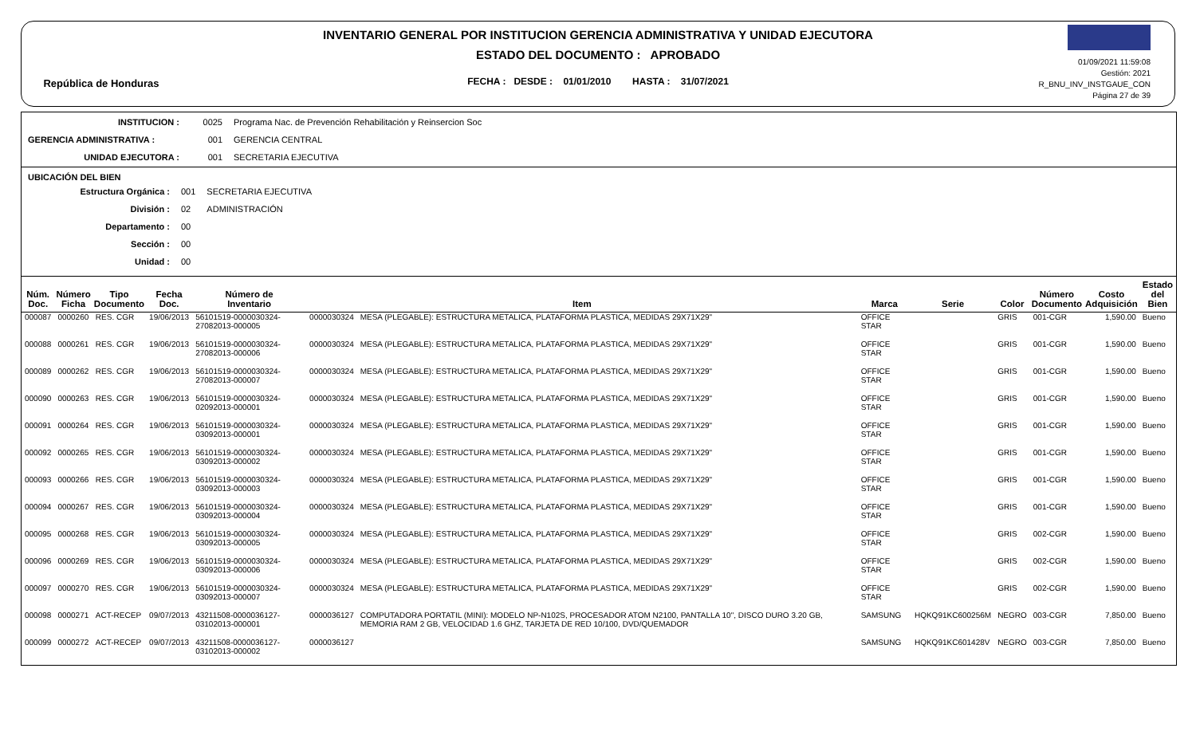República de Honduras
INVENTARIO GENERAL POR INSTITUCION GERENCIA ADMINISTRATIVA Y UNIDAD EJECUTORA
ESTADO DEL DOCUMENTO : APROBADO
FECHA : DESDE : 01/01/2010 HASTA : 31/07/2021
01/09/2021 11:59:08
Gestión: 2021
R_BNU_INV_INSTGAUE_CON
Página 27 de 39
| INSTITUCION : | 0025 | Programa Nac. de Prevención Rehabilitación y Reinsercion Soc |
| GERENCIA ADMINISTRATIVA : | 001 | GERENCIA CENTRAL |
| UNIDAD EJECUTORA : | 001 | SECRETARIA EJECUTIVA |
UBICACIÓN DEL BIEN
| Estructura Orgánica : | 001 | SECRETARIA EJECUTIVA |
| División : | 02 | ADMINISTRACIÓN |
| Departamento : | 00 | |
| Sección : | 00 | |
| Unidad : | 00 | |
| Núm. Doc. | Número Ficha | Tipo Documento | Fecha Doc. | Número de Inventario | Item | | Marca | Serie | Color | Número Documento | Costo Adquisición | Estado del Bien |
| --- | --- | --- | --- | --- | --- | --- | --- | --- | --- | --- | --- | --- |
| 000087 | 0000260 | RES. CGR | 19/06/2013 | 56101519-0000030324-27082013-000005 | 0000030324 | MESA (PLEGABLE): ESTRUCTURA METALICA, PLATAFORMA PLASTICA, MEDIDAS 29X71X29" | OFFICE STAR | | GRIS | 001-CGR | 1,590.00 | Bueno |
| 000088 | 0000261 | RES. CGR | 19/06/2013 | 56101519-0000030324-27082013-000006 | 0000030324 | MESA (PLEGABLE): ESTRUCTURA METALICA, PLATAFORMA PLASTICA, MEDIDAS 29X71X29" | OFFICE STAR | | GRIS | 001-CGR | 1,590.00 | Bueno |
| 000089 | 0000262 | RES. CGR | 19/06/2013 | 56101519-0000030324-27082013-000007 | 0000030324 | MESA (PLEGABLE): ESTRUCTURA METALICA, PLATAFORMA PLASTICA, MEDIDAS 29X71X29" | OFFICE STAR | | GRIS | 001-CGR | 1,590.00 | Bueno |
| 000090 | 0000263 | RES. CGR | 19/06/2013 | 56101519-0000030324-02092013-000001 | 0000030324 | MESA (PLEGABLE): ESTRUCTURA METALICA, PLATAFORMA PLASTICA, MEDIDAS 29X71X29" | OFFICE STAR | | GRIS | 001-CGR | 1,590.00 | Bueno |
| 000091 | 0000264 | RES. CGR | 19/06/2013 | 56101519-0000030324-03092013-000001 | 0000030324 | MESA (PLEGABLE): ESTRUCTURA METALICA, PLATAFORMA PLASTICA, MEDIDAS 29X71X29" | OFFICE STAR | | GRIS | 001-CGR | 1,590.00 | Bueno |
| 000092 | 0000265 | RES. CGR | 19/06/2013 | 56101519-0000030324-03092013-000002 | 0000030324 | MESA (PLEGABLE): ESTRUCTURA METALICA, PLATAFORMA PLASTICA, MEDIDAS 29X71X29" | OFFICE STAR | | GRIS | 001-CGR | 1,590.00 | Bueno |
| 000093 | 0000266 | RES. CGR | 19/06/2013 | 56101519-0000030324-03092013-000003 | 0000030324 | MESA (PLEGABLE): ESTRUCTURA METALICA, PLATAFORMA PLASTICA, MEDIDAS 29X71X29" | OFFICE STAR | | GRIS | 001-CGR | 1,590.00 | Bueno |
| 000094 | 0000267 | RES. CGR | 19/06/2013 | 56101519-0000030324-03092013-000004 | 0000030324 | MESA (PLEGABLE): ESTRUCTURA METALICA, PLATAFORMA PLASTICA, MEDIDAS 29X71X29" | OFFICE STAR | | GRIS | 001-CGR | 1,590.00 | Bueno |
| 000095 | 0000268 | RES. CGR | 19/06/2013 | 56101519-0000030324-03092013-000005 | 0000030324 | MESA (PLEGABLE): ESTRUCTURA METALICA, PLATAFORMA PLASTICA, MEDIDAS 29X71X29" | OFFICE STAR | | GRIS | 002-CGR | 1,590.00 | Bueno |
| 000096 | 0000269 | RES. CGR | 19/06/2013 | 56101519-0000030324-03092013-000006 | 0000030324 | MESA (PLEGABLE): ESTRUCTURA METALICA, PLATAFORMA PLASTICA, MEDIDAS 29X71X29" | OFFICE STAR | | GRIS | 002-CGR | 1,590.00 | Bueno |
| 000097 | 0000270 | RES. CGR | 19/06/2013 | 56101519-0000030324-03092013-000007 | 0000030324 | MESA (PLEGABLE): ESTRUCTURA METALICA, PLATAFORMA PLASTICA, MEDIDAS 29X71X29" | OFFICE STAR | | GRIS | 002-CGR | 1,590.00 | Bueno |
| 000098 | 0000271 | ACT-RECEP | 09/07/2013 | 43211508-0000036127-03102013-000001 | 0000036127 | COMPUTADORA PORTATIL (MINI): MODELO NP-N102S, PROCESADOR ATOM N2100, PANTALLA 10", DISCO DURO 3.20 GB, MEMORIA RAM 2 GB, VELOCIDAD 1.6 GHZ, TARJETA DE RED 10/100, DVD/QUEMADOR | SAMSUNG | HQKQ91KC600256M | NEGRO | 003-CGR | 7,850.00 | Bueno |
| 000099 | 0000272 | ACT-RECEP | 09/07/2013 | 43211508-0000036127-03102013-000002 | 0000036127 | | SAMSUNG | HQKQ91KC601428V | NEGRO | 003-CGR | 7,850.00 | Bueno |